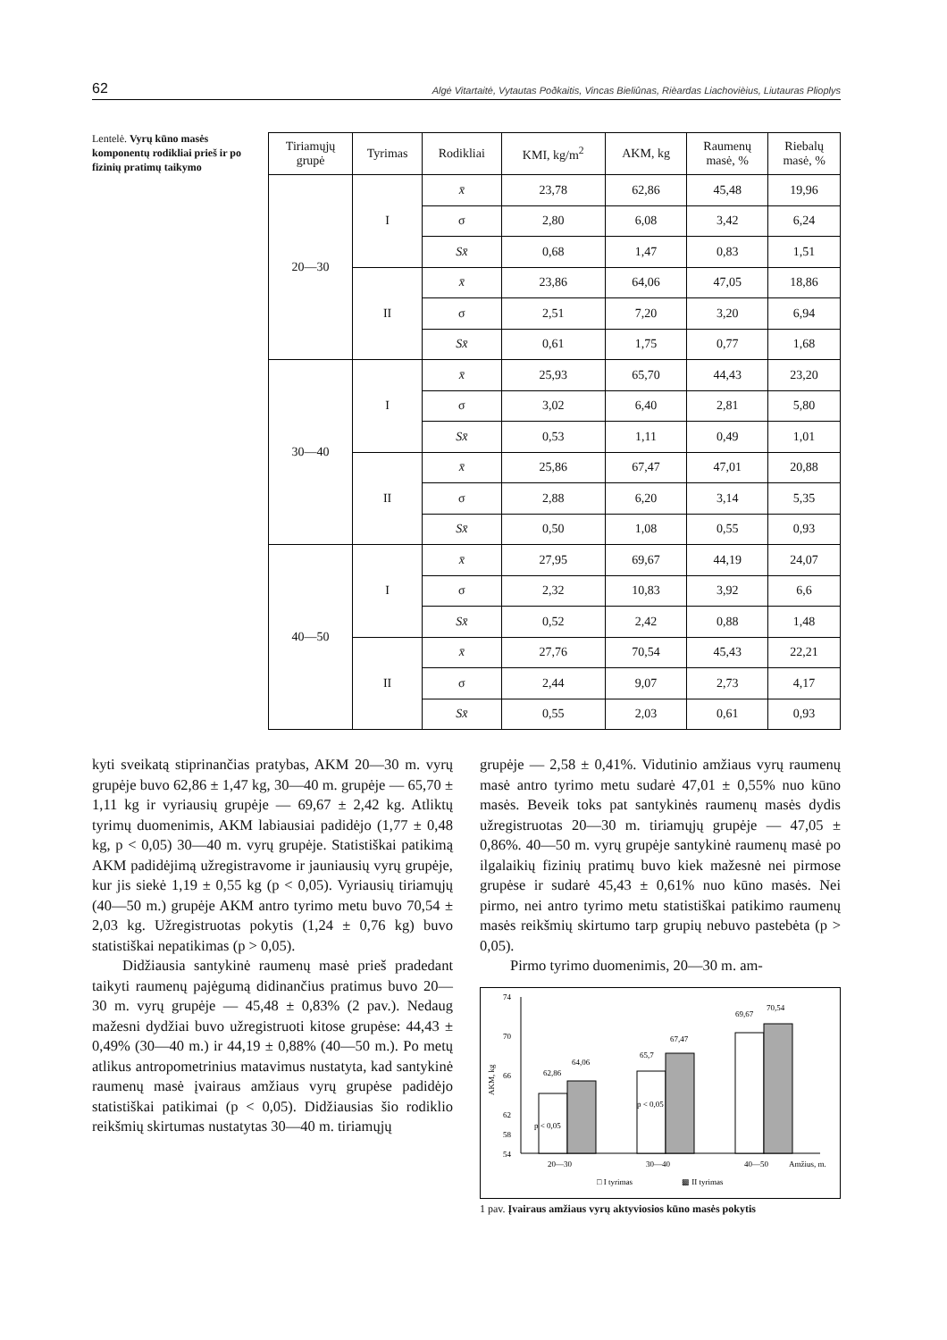62 Algė Vitartaitė, Vytautas Poðkaitis, Vincas Bieliûnas, Rièardas Liachovièius, Liutauras Plioplys
Lentelė. Vyrų kūno masės komponentų rodikliai prieš ir po fizinių pratimų taikymo
| Tiriamųjų grupė | Tyrimas | Rodikliai | KMI, kg/m<sup>2</sup> | AKM, kg | Raumenų masė, % | Riebalų masė, % |
| --- | --- | --- | --- | --- | --- | --- |
| 20—30 | I | x̄ | 23,78 | 62,86 | 45,48 | 19,96 |
| | | σ | 2,80 | 6,08 | 3,42 | 6,24 |
| | | Sx̄ | 0,68 | 1,47 | 0,83 | 1,51 |
| | II | x̄ | 23,86 | 64,06 | 47,05 | 18,86 |
| | | σ | 2,51 | 7,20 | 3,20 | 6,94 |
| | | Sx̄ | 0,61 | 1,75 | 0,77 | 1,68 |
| 30—40 | I | x̄ | 25,93 | 65,70 | 44,43 | 23,20 |
| | | σ | 3,02 | 6,40 | 2,81 | 5,80 |
| | | Sx̄ | 0,53 | 1,11 | 0,49 | 1,01 |
| | II | x̄ | 25,86 | 67,47 | 47,01 | 20,88 |
| | | σ | 2,88 | 6,20 | 3,14 | 5,35 |
| | | Sx̄ | 0,50 | 1,08 | 0,55 | 0,93 |
| 40—50 | I | x̄ | 27,95 | 69,67 | 44,19 | 24,07 |
| | | σ | 2,32 | 10,83 | 3,92 | 6,6 |
| | | Sx̄ | 0,52 | 2,42 | 0,88 | 1,48 |
| | II | x̄ | 27,76 | 70,54 | 45,43 | 22,21 |
| | | σ | 2,44 | 9,07 | 2,73 | 4,17 |
| | | Sx̄ | 0,55 | 2,03 | 0,61 | 0,93 |
kyti sveikatą stiprinančias pratybas, AKM 20—30 m. vyrų grupėje buvo 62,86 ± 1,47 kg, 30—40 m. grupėje — 65,70 ± 1,11 kg ir vyriausių grupėje — 69,67 ± 2,42 kg. Atliktų tyrimų duomenimis, AKM labiausiai padidėjo (1,77 ± 0,48 kg, p < 0,05) 30—40 m. vyrų grupėje. Statistiškai patikimą AKM padidėjimą užregistravome ir jauniausių vyrų grupėje, kur jis siekė 1,19 ± 0,55 kg (p < 0,05). Vyriausių tiriamųjų (40—50 m.) grupėje AKM antro tyrimo metu buvo 70,54 ± 2,03 kg. Užregistruotas pokytis (1,24 ± 0,76 kg) buvo statistiškai nepatikimas (p > 0,05).
Didžiausia santykinė raumenų masė prieš pradedant taikyti raumenų pajėgumą didinančius pratimus buvo 20—30 m. vyrų grupėje — 45,48 ± 0,83% (2 pav.). Nedaug mažesni dydžiai buvo užregistruoti kitose grupėse: 44,43 ± 0,49% (30—40 m.) ir 44,19 ± 0,88% (40—50 m.). Po metų atlikus antropometrinius matavimus nustatyta, kad santykinė raumenų masė įvairaus amžiaus vyrų grupėse padidėjo statistiškai patikimai (p < 0,05). Didžiausias šio rodiklio reikšmių skirtumas nustatytas 30—40 m. tiriamųjų
grupėje — 2,58 ± 0,41%. Vidutinio amžiaus vyrų raumenų masė antro tyrimo metu sudarė 47,01 ± 0,55% nuo kūno masės. Beveik toks pat santykinės raumenų masės dydis užregistruotas 20—30 m. tiriamųjų grupėje — 47,05 ± 0,86%. 40—50 m. vyrų grupėje santykinė raumenų masė po ilgalaikių fizinių pratimų buvo kiek mažesnė nei pirmose grupėse ir sudarė 45,43 ± 0,61% nuo kūno masės. Nei pirmo, nei antro tyrimo metu statistiškai patikimo raumenų masės reikšmių skirtumo tarp grupių nebuvo pastebėta (p > 0,05).
Pirmo tyrimo duomenimis, 20—30 m. am-
74
70
66
62
54
58
AKM, kg
62,86
64,06
65,7
67,47
69,67
70,54
p < 0,05
p < 0,05
20—30
30—40
40—50
Amžius, m.
□ I tyrimas
▩ II tyrimas
1 pav. Įvairaus amžiaus vyrų aktyviosios kūno masės pokytis